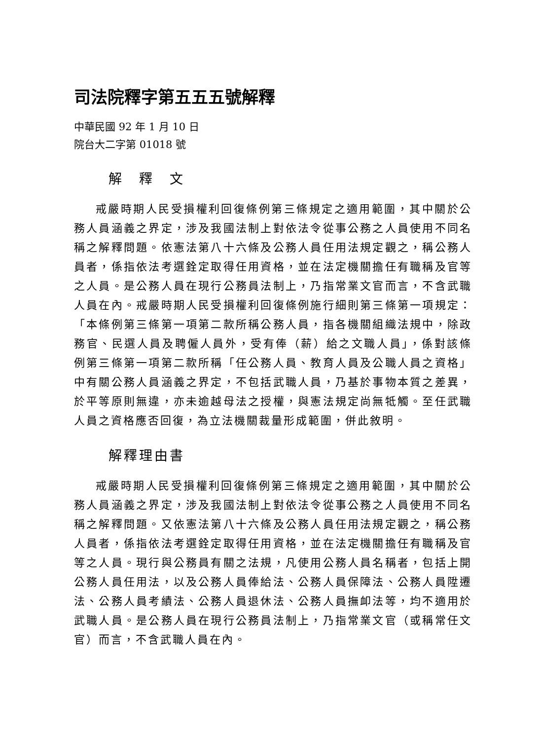司法院釋字第五五五號解釋
中華民國 92 年 1 月 10 日
院台大二字第 01018 號
解　釋　文
戒嚴時期人民受損權利回復條例第三條規定之適用範圍，其中關於公務人員涵義之界定，涉及我國法制上對依法令從事公務之人員使用不同名稱之解釋問題。依憲法第八十六條及公務人員任用法規定觀之，稱公務人員者，係指依法考選銓定取得任用資格，並在法定機關擔任有職稱及官等之人員。是公務人員在現行公務員法制上，乃指常業文官而言，不含武職人員在內。戒嚴時期人民受損權利回復條例施行細則第三條第一項規定：「本條例第三條第一項第二款所稱公務人員，指各機關組織法規中，除政務官、民選人員及聘僱人員外，受有俸（薪）給之文職人員」，係對該條例第三條第一項第二款所稱「任公務人員、教育人員及公職人員之資格」中有關公務人員涵義之界定，不包括武職人員，乃基於事物本質之差異，於平等原則無違，亦未逾越母法之授權，與憲法規定尚無牴觸。至任武職人員之資格應否回復，為立法機關裁量形成範圍，併此敘明。
解釋理由書
戒嚴時期人民受損權利回復條例第三條規定之適用範圍，其中關於公務人員涵義之界定，涉及我國法制上對依法令從事公務之人員使用不同名稱之解釋問題。又依憲法第八十六條及公務人員任用法規定觀之，稱公務人員者，係指依法考選銓定取得任用資格，並在法定機關擔任有職稱及官等之人員。現行與公務員有關之法規，凡使用公務人員名稱者，包括上開公務人員任用法，以及公務人員俸給法、公務人員保障法、公務人員陞遷法、公務人員考績法、公務人員退休法、公務人員撫卹法等，均不適用於武職人員。是公務人員在現行公務員法制上，乃指常業文官（或稱常任文官）而言，不含武職人員在內。